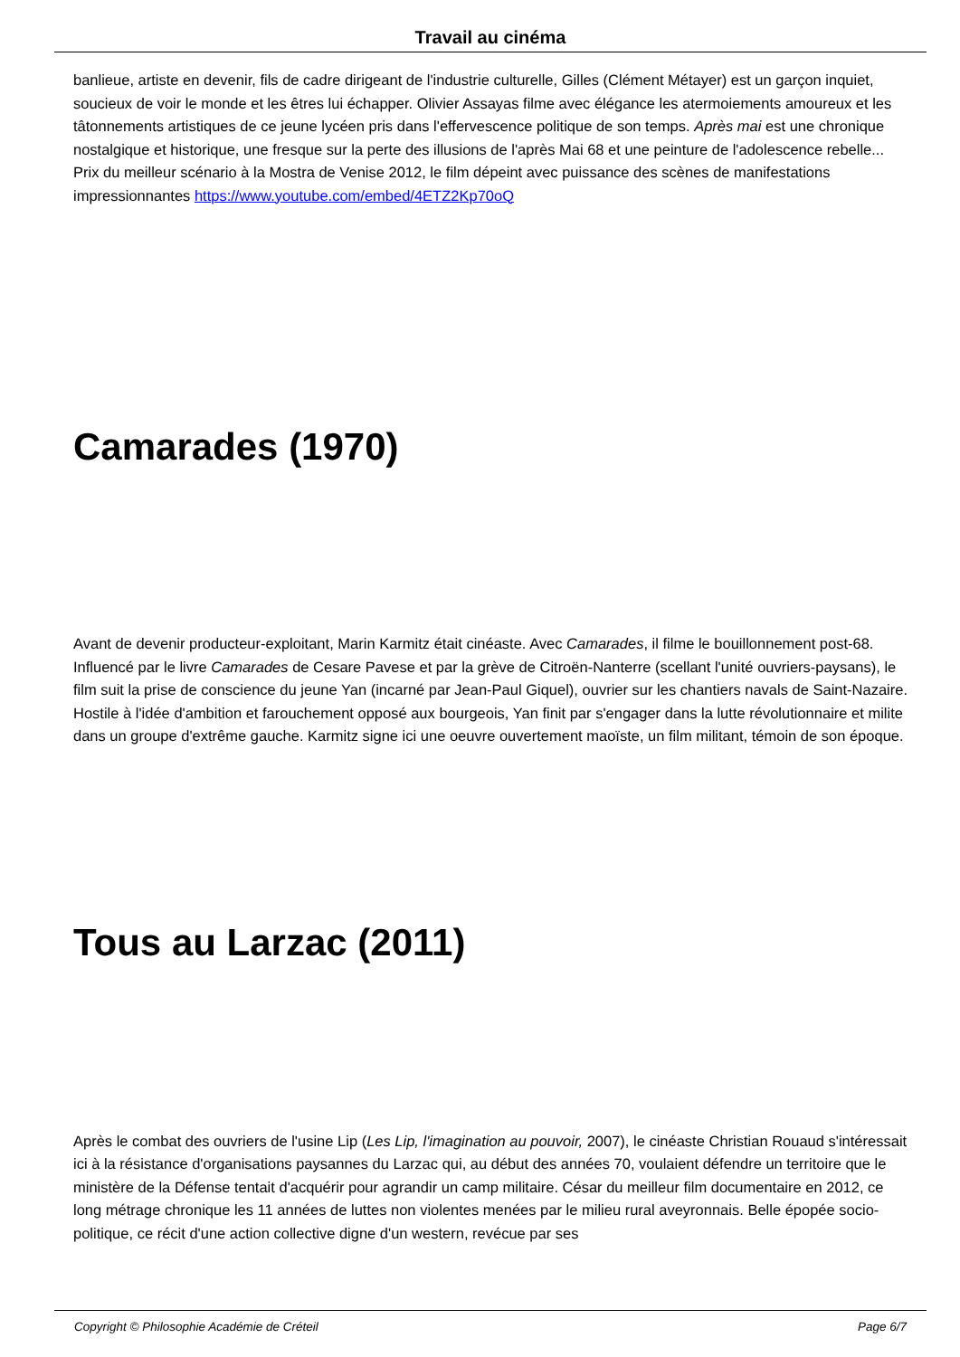Travail au cinéma
banlieue, artiste en devenir, fils de cadre dirigeant de l'industrie culturelle, Gilles (Clément Métayer) est un garçon inquiet, soucieux de voir le monde et les êtres lui échapper. Olivier Assayas filme avec élégance les atermoiements amoureux et les tâtonnements artistiques de ce jeune lycéen pris dans l'effervescence politique de son temps. Après mai est une chronique nostalgique et historique, une fresque sur la perte des illusions de l'après Mai 68 et une peinture de l'adolescence rebelle... Prix du meilleur scénario à la Mostra de Venise 2012, le film dépeint avec puissance des scènes de manifestations impressionnantes https://www.youtube.com/embed/4ETZ2Kp70oQ
Camarades (1970)
Avant de devenir producteur-exploitant, Marin Karmitz était cinéaste. Avec Camarades, il filme le bouillonnement post-68. Influencé par le livre Camarades de Cesare Pavese et par la grève de Citroën-Nanterre (scellant l'unité ouvriers-paysans), le film suit la prise de conscience du jeune Yan (incarné par Jean-Paul Giquel), ouvrier sur les chantiers navals de Saint-Nazaire. Hostile à l'idée d'ambition et farouchement opposé aux bourgeois, Yan finit par s'engager dans la lutte révolutionnaire et milite dans un groupe d'extrême gauche. Karmitz signe ici une oeuvre ouvertement maoïste, un film militant, témoin de son époque.
Tous au Larzac (2011)
Après le combat des ouvriers de l'usine Lip (Les Lip, l'imagination au pouvoir, 2007), le cinéaste Christian Rouaud s'intéressait ici à la résistance d'organisations paysannes du Larzac qui, au début des années 70, voulaient défendre un territoire que le ministère de la Défense tentait d'acquérir pour agrandir un camp militaire. César du meilleur film documentaire en 2012, ce long métrage chronique les 11 années de luttes non violentes menées par le milieu rural aveyronnais. Belle épopée socio-politique, ce récit d'une action collective digne d'un western, revécue par ses
Copyright © Philosophie Académie de Créteil Page 6/7